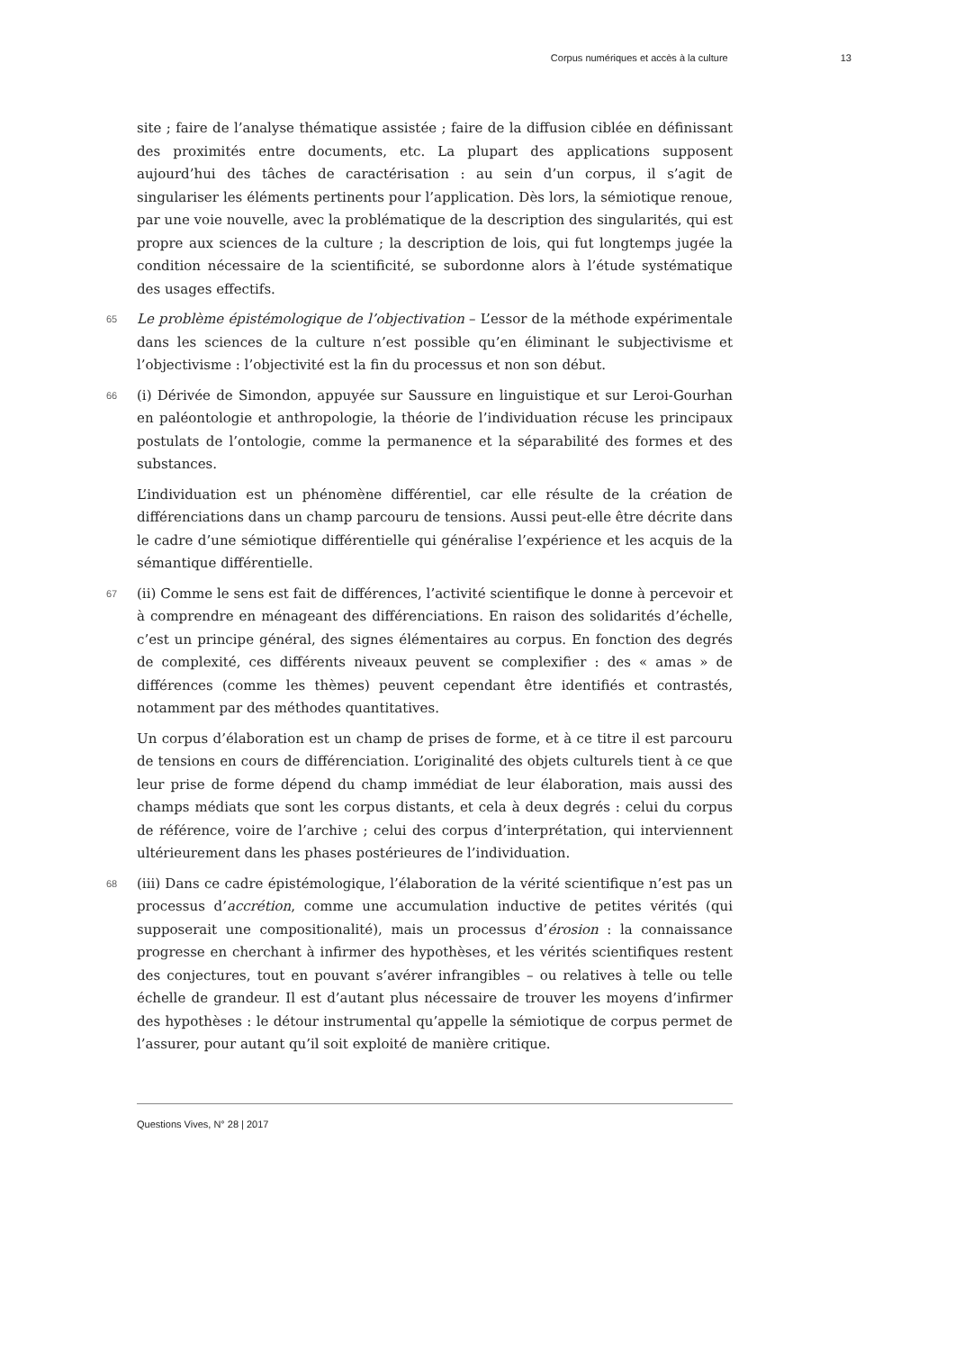Corpus numériques et accès à la culture 13
site ; faire de l’analyse thématique assistée ; faire de la diffusion ciblée en définissant des proximités entre documents, etc. La plupart des applications supposent aujourd’hui des tâches de caractérisation : au sein d’un corpus, il s’agit de singulariser les éléments pertinents pour l’application. Dès lors, la sémiotique renoue, par une voie nouvelle, avec la problématique de la description des singularités, qui est propre aux sciences de la culture ; la description de lois, qui fut longtemps jugée la condition nécessaire de la scientificité, se subordonne alors à l’étude systématique des usages effectifs.
65
Le problème épistémologique de l’objectivation – L’essor de la méthode expérimentale dans les sciences de la culture n’est possible qu’en éliminant le subjectivisme et l’objectivisme : l’objectivité est la fin du processus et non son début.
66
(i) Dérivée de Simondon, appuyée sur Saussure en linguistique et sur Leroi-Gourhan en paléontologie et anthropologie, la théorie de l’individuation récuse les principaux postulats de l’ontologie, comme la permanence et la séparabilité des formes et des substances.
L’individuation est un phénomène différentiel, car elle résulte de la création de différenciations dans un champ parcouru de tensions. Aussi peut-elle être décrite dans le cadre d’une sémiotique différentielle qui généralise l’expérience et les acquis de la sémantique différentielle.
67
(ii) Comme le sens est fait de différences, l’activité scientifique le donne à percevoir et à comprendre en ménageant des différenciations. En raison des solidarités d’échelle, c’est un principe général, des signes élémentaires au corpus. En fonction des degrés de complexité, ces différents niveaux peuvent se complexifier : des « amas » de différences (comme les thèmes) peuvent cependant être identifiés et contrastés, notamment par des méthodes quantitatives.
Un corpus d’élaboration est un champ de prises de forme, et à ce titre il est parcouru de tensions en cours de différenciation. L’originalité des objets culturels tient à ce que leur prise de forme dépend du champ immédiat de leur élaboration, mais aussi des champs médiats que sont les corpus distants, et cela à deux degrés : celui du corpus de référence, voire de l’archive ; celui des corpus d’interprétation, qui interviennent ultérieurement dans les phases postérieures de l’individuation.
68
(iii) Dans ce cadre épistémologique, l’élaboration de la vérité scientifique n’est pas un processus d’accrétion, comme une accumulation inductive de petites vérités (qui supposerait une compositionalité), mais un processus d’érosion : la connaissance progresse en cherchant à infirmer des hypothèses, et les vérités scientifiques restent des conjectures, tout en pouvant s’avérer infrangibles – ou relatives à telle ou telle échelle de grandeur. Il est d’autant plus nécessaire de trouver les moyens d’infirmer des hypothèses : le détour instrumental qu’appelle la sémiotique de corpus permet de l’assurer, pour autant qu’il soit exploité de manière critique.
Questions Vives, N° 28 | 2017